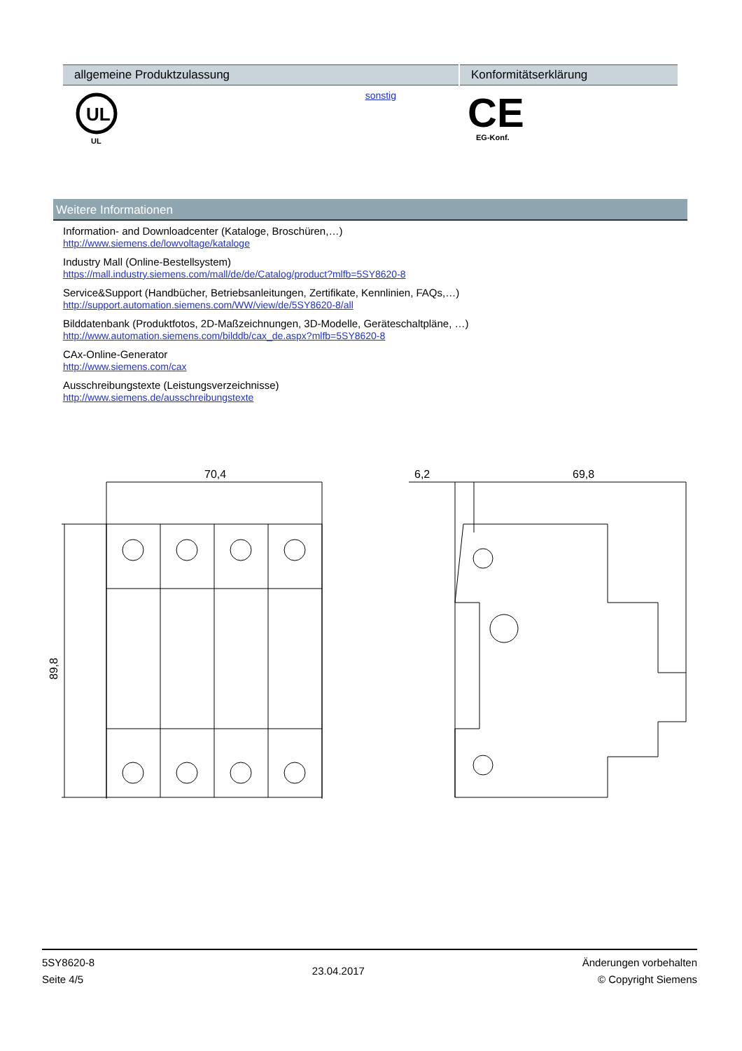| allgemeine Produktzulassung | | Konformitätserklärung |
| --- | --- | --- |
| UL UL | sonstig | CE EG-Konf. |
Weitere Informationen
Information- and Downloadcenter (Kataloge, Broschüren,…)
http://www.siemens.de/lowvoltage/kataloge
Industry Mall (Online-Bestellsystem)
https://mall.industry.siemens.com/mall/de/de/Catalog/product?mlfb=5SY8620-8
Service&Support (Handbücher, Betriebsanleitungen, Zertifikate, Kennlinien, FAQs,…)
http://support.automation.siemens.com/WW/view/de/5SY8620-8/all
Bilddatenbank (Produktfotos, 2D-Maßzeichnungen, 3D-Modelle, Geräteschaltpläne, …)
http://www.automation.siemens.com/bilddb/cax_de.aspx?mlfb=5SY8620-8
CAx-Online-Generator
http://www.siemens.com/cax
Ausschreibungstexte (Leistungsverzeichnisse)
http://www.siemens.de/ausschreibungstexte
70,4
6,2
69,8
89,8
5SY8620-8
Seite 4/5
23.04.2017
Änderungen vorbehalten
© Copyright Siemens